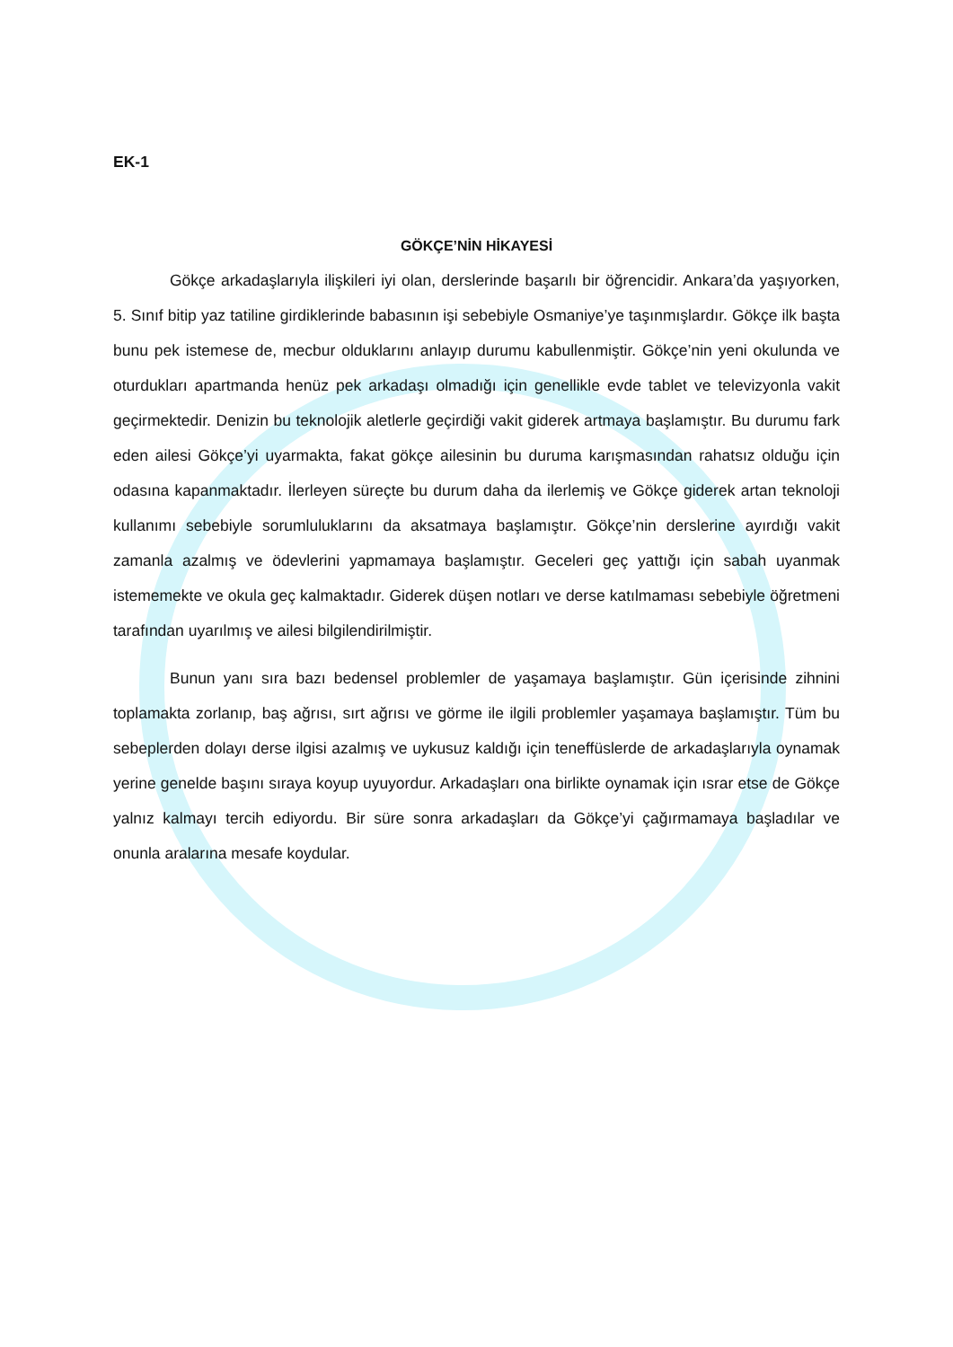EK-1
GÖKÇE’NİN HİKAYESİ
Gökçe arkadaşlarıyla ilişkileri iyi olan, derslerinde başarılı bir öğrencidir. Ankara’da yaşıyorken, 5. Sınıf bitip yaz tatiline girdiklerinde babasının işi sebebiyle Osmaniye’ye taşınmışlardır. Gökçe ilk başta bunu pek istemese de, mecbur olduklarını anlayıp durumu kabullenmiştir. Gökçe’nin yeni okulunda ve oturdukları apartmanda henüz pek arkadaşı olmadığı için genellikle evde tablet ve televizyonla vakit geçirmektedir. Denizin bu teknolojik aletlerle geçirdiği vakit giderek artmaya başlamıştır. Bu durumu fark eden ailesi Gökçe’yi uyarmakta, fakat gökçe ailesinin bu duruma karışmasından rahatsız olduğu için odasına kapanmaktadır. İlerleyen süreçte bu durum daha da ilerlemiş ve Gökçe giderek artan teknoloji kullanımı sebebiyle sorumluluklarını da aksatmaya başlamıştır. Gökçe’nin derslerine ayırdığı vakit zamanla azalmış ve ödevlerini yapmamaya başlamıştır. Geceleri geç yattığı için sabah uyanmak istememekte ve okula geç kalmaktadır. Giderek düşen notları ve derse katılmaması sebebiyle öğretmeni tarafından uyarılmış ve ailesi bilgilendirilmiştir.
Bunun yanı sıra bazı bedensel problemler de yaşamaya başlamıştır. Gün içerisinde zihnini toplamakta zorlanıp, baş ağrısı, sırt ağrısı ve görme ile ilgili problemler yaşamaya başlamıştır. Tüm bu sebeplerden dolayı derse ilgisi azalmış ve uykusuz kaldığı için teneffüslerde de arkadaşlarıyla oynamak yerine genelde başını sıraya koyup uyuyordur. Arkadaşları ona birlikte oynamak için ısrar etse de Gökçe yalnız kalmayı tercih ediyordu. Bir süre sonra arkadaşları da Gökçe’yi çağırmamaya başladılar ve onunla aralarına mesafe koydular.